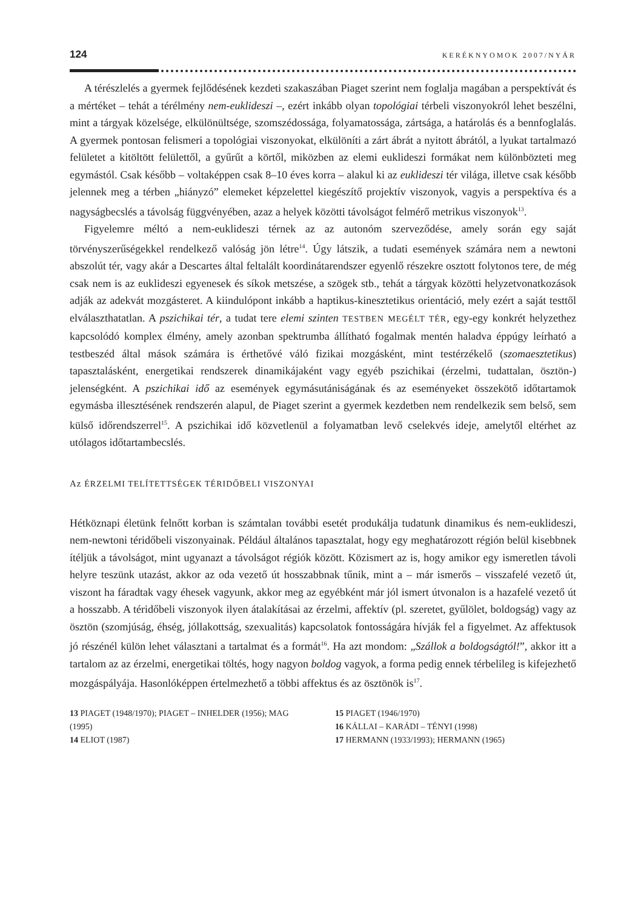124 KERÉKNYOMOK 2007/NYÁR
A térészlelés a gyermek fejlődésének kezdeti szakaszában Piaget szerint nem foglalja magában a perspektívát és a mértéket – tehát a térélmény nem-euklideszi –, ezért inkább olyan topológiai térbeli viszonyokról lehet beszélni, mint a tárgyak közelsége, elkülönültsége, szomszédossága, folyamatossága, zártsága, a határolás és a bennfoglalás. A gyermek pontosan felismeri a topológiai viszonyokat, elkülöníti a zárt ábrát a nyitott ábrától, a lyukat tartalmazó felületet a kitöltött felülettől, a gyűrűt a körtől, miközben az elemi euklideszi formákat nem különbözteti meg egymástól. Csak később – voltaképpen csak 8–10 éves korra – alakul ki az euklideszi tér világa, illetve csak később jelennek meg a térben „hiányzó” elemeket képzelettel kiegészítő projektív viszonyok, vagyis a perspektíva és a nagyságbecslés a távolság függvényében, azaz a helyek közötti távolságot felmérő metrikus viszonyok<sup>13</sup>.
Figyelemre méltó a nem-euklideszi térnek az az autonóm szerveződése, amely során egy saját törvényszerűségekkel rendelkező valóság jön létre<sup>14</sup>. Úgy látszik, a tudati események számára nem a newtoni abszolút tér, vagy akár a Descartes által feltalált koordinátarendszer egyenlő részekre osztott folytonos tere, de még csak nem is az euklideszi egyenesek és síkok metszése, a szögek stb., tehát a tárgyak közötti helyzetvonatkozások adják az adekvát mozgásteret. A kiindulópont inkább a haptikus-kinesztetikus orientáció, mely ezért a saját testtől elválaszthatatlan. A pszichikai tér, a tudat tere elemi szinten TESTBEN MEGÉLT TÉR, egy-egy konkrét helyzethez kapcsolódó komplex élmény, amely azonban spektrumba állítható fogalmak mentén haladva éppúgy leírható a testbeszéd által mások számára is érthetővé váló fizikai mozgásként, mint testérzékelő (szomaesztetikus) tapasztalásként, energetikai rendszerek dinamikájaként vagy egyéb pszichikai (érzelmi, tudattalan, ösztön-) jelenségként. A pszichikai idő az események egymásutániságának és az eseményeket összekötő időtartamok egymásba illesztésének rendszerén alapul, de Piaget szerint a gyermek kezdetben nem rendelkezik sem belső, sem külső időrendszerrel<sup>15</sup>. A pszichikai idő közvetlenül a folyamatban levő cselekvés ideje, amelytől eltérhet az utólagos időtartambecslés.
Az ÉRZELMI TELÍTETTSÉGEK TÉRIDŐBELI VISZONYAI
Hétköznapi életünk felnőtt korban is számtalan további esetét produkálja tudatunk dinamikus és nem-euklideszi, nem-newtoni téridőbeli viszonyainak. Például általános tapasztalat, hogy egy meghatározott régión belül kisebbnek ítéljük a távolságot, mint ugyanazt a távolságot régiók között. Közismert az is, hogy amikor egy ismeretlen távoli helyre teszünk utazást, akkor az oda vezető út hosszabbnak tűnik, mint a – már ismerős – visszafelé vezető út, viszont ha fáradtak vagy éhesek vagyunk, akkor meg az egyébként már jól ismert útvonalon is a hazafelé vezető út a hosszabb. A téridőbeli viszonyok ilyen átalakításai az érzelmi, affektív (pl. szeretet, gyűlölet, boldogság) vagy az ösztön (szomjúság, éhség, jóllakottság, szexualitás) kapcsolatok fontosságára hívják fel a figyelmet. Az affektusok jó részénél külön lehet választani a tartalmat és a formát<sup>16</sup>. Ha azt mondom: „Szállok a boldogságtól!”, akkor itt a tartalom az az érzelmi, energetikai töltés, hogy nagyon boldog vagyok, a forma pedig ennek térbelileg is kifejezhető mozgáspályája. Hasonlóképpen értelmezhető a többi affektus és az ösztönök is<sup>17</sup>.
13 PIAGET (1948/1970); PIAGET – INHELDER (1956); MAG (1995)
14 ELIOT (1987)
15 PIAGET (1946/1970)
16 KÁLLAI – KARÁDI – TÉNYI (1998)
17 HERMANN (1933/1993); HERMANN (1965)